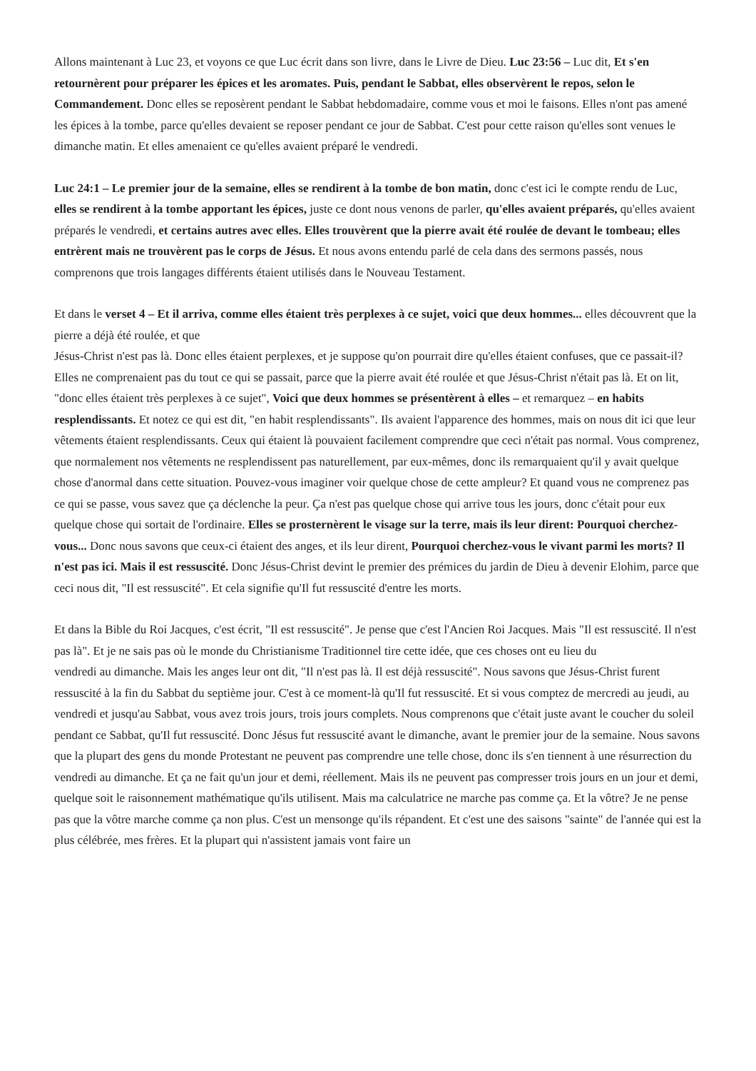Allons maintenant à Luc 23, et voyons ce que Luc écrit dans son livre, dans le Livre de Dieu. Luc 23:56 – Luc dit, Et s'en retournèrent pour préparer les épices et les aromates. Puis, pendant le Sabbat, elles observèrent le repos, selon le Commandement. Donc elles se reposèrent pendant le Sabbat hebdomadaire, comme vous et moi le faisons. Elles n'ont pas amené les épices à la tombe, parce qu'elles devaient se reposer pendant ce jour de Sabbat. C'est pour cette raison qu'elles sont venues le dimanche matin. Et elles amenaient ce qu'elles avaient préparé le vendredi.
Luc 24:1 – Le premier jour de la semaine, elles se rendirent à la tombe de bon matin, donc c'est ici le compte rendu de Luc, elles se rendirent à la tombe apportant les épices, juste ce dont nous venons de parler, qu'elles avaient préparés, qu'elles avaient préparés le vendredi, et certains autres avec elles. Elles trouvèrent que la pierre avait été roulée de devant le tombeau; elles entrèrent mais ne trouvèrent pas le corps de Jésus. Et nous avons entendu parlé de cela dans des sermons passés, nous comprenons que trois langages différents étaient utilisés dans le Nouveau Testament.
Et dans le verset 4 – Et il arriva, comme elles étaient très perplexes à ce sujet, voici que deux hommes... elles découvrent que la pierre a déjà été roulée, et que
Jésus-Christ n'est pas là. Donc elles étaient perplexes, et je suppose qu'on pourrait dire qu'elles étaient confuses, que ce passait-il? Elles ne comprenaient pas du tout ce qui se passait, parce que la pierre avait été roulée et que Jésus-Christ n'était pas là. Et on lit, "donc elles étaient très perplexes à ce sujet", Voici que deux hommes se présentèrent à elles – et remarquez – en habits resplendissants. Et notez ce qui est dit, "en habit resplendissants". Ils avaient l'apparence des hommes, mais on nous dit ici que leur vêtements étaient resplendissants. Ceux qui étaient là pouvaient facilement comprendre que ceci n'était pas normal. Vous comprenez, que normalement nos vêtements ne resplendissent pas naturellement, par eux-mêmes, donc ils remarquaient qu'il y avait quelque chose d'anormal dans cette situation. Pouvez-vous imaginer voir quelque chose de cette ampleur? Et quand vous ne comprenez pas ce qui se passe, vous savez que ça déclenche la peur. Ça n'est pas quelque chose qui arrive tous les jours, donc c'était pour eux quelque chose qui sortait de l'ordinaire. Elles se prosternèrent le visage sur la terre, mais ils leur dirent: Pourquoi cherchez-vous... Donc nous savons que ceux-ci étaient des anges, et ils leur dirent, Pourquoi cherchez-vous le vivant parmi les morts? Il n'est pas ici. Mais il est ressuscité. Donc Jésus-Christ devint le premier des prémices du jardin de Dieu à devenir Elohim, parce que ceci nous dit, "Il est ressuscité". Et cela signifie qu'Il fut ressuscité d'entre les morts.
Et dans la Bible du Roi Jacques, c'est écrit, "Il est ressuscité". Je pense que c'est l'Ancien Roi Jacques. Mais "Il est ressuscité. Il n'est pas là". Et je ne sais pas où le monde du Christianisme Traditionnel tire cette idée, que ces choses ont eu lieu du
vendredi au dimanche. Mais les anges leur ont dit, "Il n'est pas là. Il est déjà ressuscité". Nous savons que Jésus-Christ furent ressuscité à la fin du Sabbat du septième jour. C'est à ce moment-là qu'Il fut ressuscité. Et si vous comptez de mercredi au jeudi, au vendredi et jusqu'au Sabbat, vous avez trois jours, trois jours complets. Nous comprenons que c'était juste avant le coucher du soleil pendant ce Sabbat, qu'Il fut ressuscité. Donc Jésus fut ressuscité avant le dimanche, avant le premier jour de la semaine. Nous savons que la plupart des gens du monde Protestant ne peuvent pas comprendre une telle chose, donc ils s'en tiennent à une résurrection du vendredi au dimanche. Et ça ne fait qu'un jour et demi, réellement. Mais ils ne peuvent pas compresser trois jours en un jour et demi, quelque soit le raisonnement mathématique qu'ils utilisent. Mais ma calculatrice ne marche pas comme ça. Et la vôtre? Je ne pense pas que la vôtre marche comme ça non plus. C'est un mensonge qu'ils répandent. Et c'est une des saisons "sainte" de l'année qui est la plus célébrée, mes frères. Et la plupart qui n'assistent jamais vont faire un